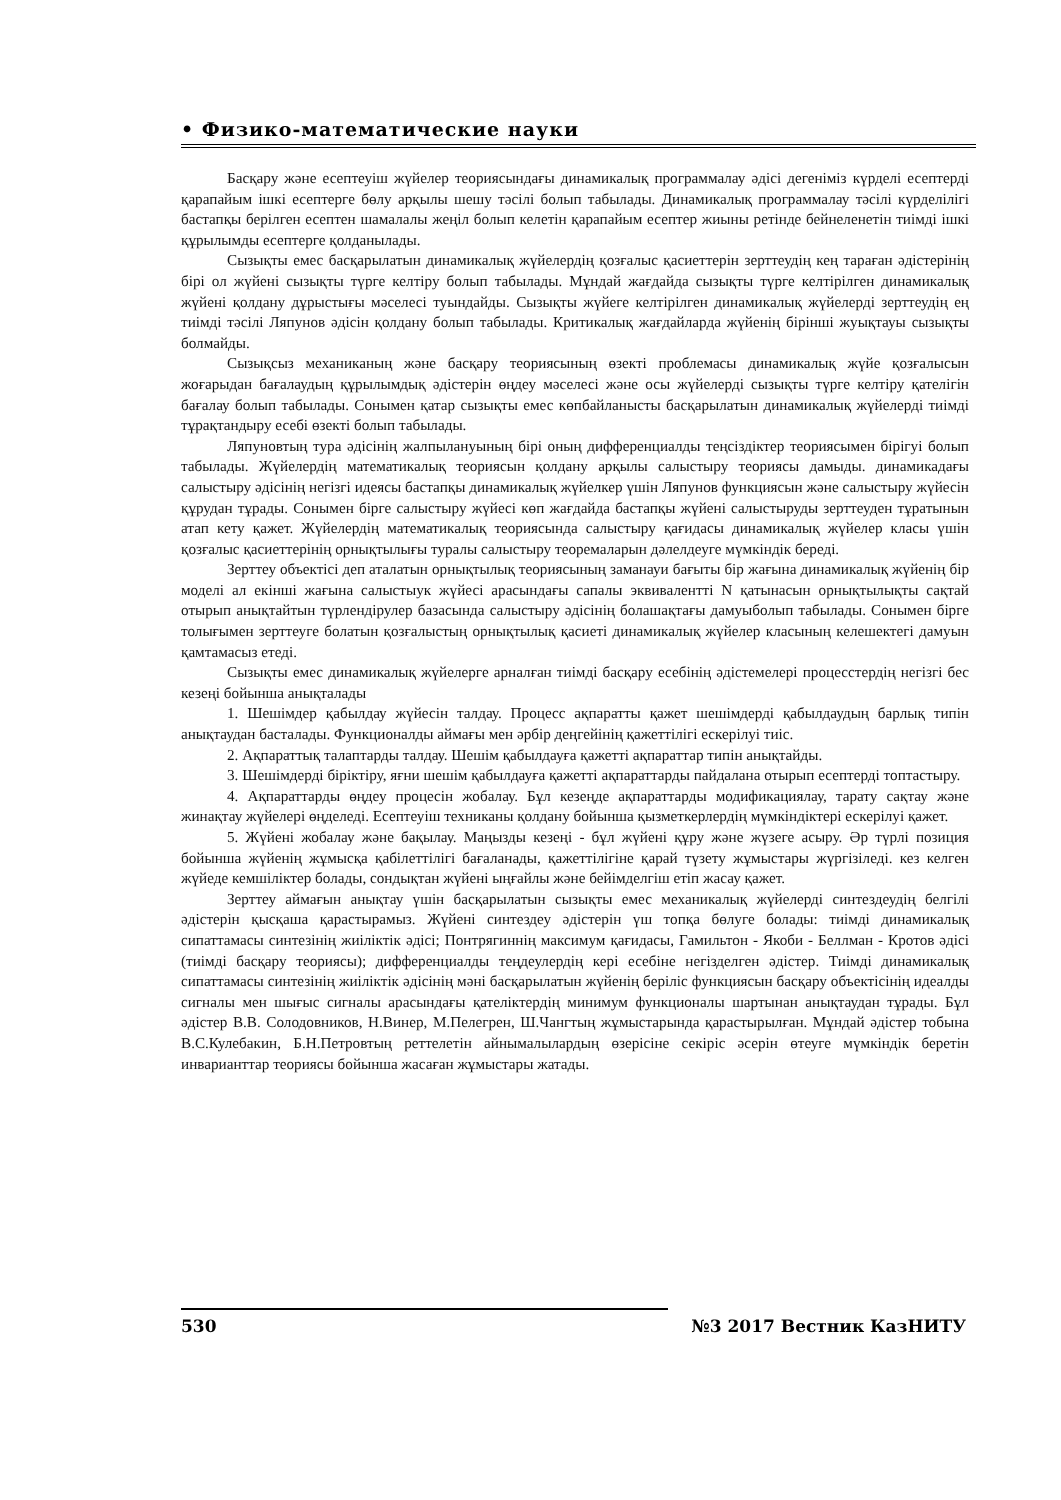• Физико-математические науки
Басқару және есептеуіш жүйелер теориясындағы динамикалық программалау әдісі дегеніміз күрделі есептерді қарапайым ішкі есептерге бөлу арқылы шешу тәсілі болып табылады. Динамикалық программалау тәсілі күрделілігі бастапқы берілген есептен шамалалы жеңіл болып келетін қарапайым есептер жиыны ретінде бейнеленетін тиімді ішкі құрылымды есептерге қолданылады.
Сызықты емес басқарылатын динамикалық жүйелердің қозғалыс қасиеттерін зерттеудің кең тараған әдістерінің бірі ол жүйені сызықты түрге келтіру болып табылады. Мұндай жағдайда сызықты түрге келтірілген динамикалық жүйені қолдану дұрыстығы мәселесі туындайды. Сызықты жүйеге келтірілген динамикалық жүйелерді зерттеудің ең тиімді тәсілі Ляпунов әдісін қолдану болып табылады. Критикалық жағдайларда жүйенің бірінші жуықтауы сызықты болмайды.
Сызықсыз механиканың және басқару теориясының өзекті проблемасы динамикалық жүйе қозғалысын жоғарыдан бағалаудың құрылымдық әдістерін өңдеу мәселесі және осы жүйелерді сызықты түрге келтіру қателігін бағалау болып табылады. Сонымен қатар сызықты емес көпбайланысты басқарылатын динамикалық жүйелерді тиімді тұрақтандыру есебі өзекті болып табылады.
Ляпуновтың тура әдісінің жалпылануының бірі оның дифференциалды теңсіздіктер теориясымен бірігуі болып табылады. Жүйелердің математикалық теориясын қолдану арқылы салыстыру теориясы дамыды. динамикадағы салыстыру әдісінің негізгі идеясы бастапқы динамикалық жүйелкер үшін Ляпунов функциясын және салыстыру жүйесін құрудан тұрады. Сонымен бірге салыстыру жүйесі көп жағдайда бастапқы жүйені салыстыруды зерттеуден тұратынын атап кету қажет. Жүйелердің математикалық теориясында салыстыру қағидасы динамикалық жүйелер класы үшін қозғалыс қасиеттерінің орнықтылығы туралы салыстыру теоремаларын дәлелдеуге мүмкіндік береді.
Зерттеу объектісі деп аталатын орнықтылық теориясының заманауи бағыты бір жағына динамикалық жүйенің бір моделі ал екінші жағына салыстыук жүйесі арасындағы сапалы эквивалентті N қатынасын орнықтылықты сақтай отырып анықтайтын түрлендірулер базасында салыстыру әдісінің болашақтағы дамуыболып табылады. Сонымен бірге толығымен зерттеуге болатын қозғалыстың орнықтылық қасиеті динамикалық жүйелер класының келешектегі дамуын қамтамасыз етеді.
Сызықты емес динамикалық жүйелерге арналған тиімді басқару есебінің әдістемелері процесстердің негізгі бес кезеңі бойынша анықталады
1. Шешімдер қабылдау жүйесін талдау. Процесс ақпаратты қажет шешімдерді қабылдаудың барлық типін анықтаудан басталады. Функционалды аймағы мен әрбір деңгейінің қажеттілігі ескерілуі тиіс.
2. Ақпараттық талаптарды талдау. Шешім қабылдауға қажетті ақпараттар типін анықтайды.
3. Шешімдерді біріктіру, яғни шешім қабылдауға қажетті ақпараттарды пайдалана отырып есептерді топтастыру.
4. Ақпараттарды өңдеу процесін жобалау. Бұл кезеңде ақпараттарды модификациялау, тарату сақтау және жинақтау жүйелері өңделеді. Есептеуіш техниканы қолдану бойынша қызметкерлердің мүмкіндіктері ескерілуі қажет.
5. Жүйені жобалау және бақылау. Маңызды кезеңі - бұл жүйені құру және жүзеге асыру. Әр түрлі позиция бойынша жүйенің жұмысқа қабілеттілігі бағаланады, қажеттілігіне қарай түзету жұмыстары жүргізіледі. кез келген жүйеде кемшіліктер болады, сондықтан жүйені ыңғайлы және бейімделгіш етіп жасау қажет.
Зерттеу аймағын анықтау үшін басқарылатын сызықты емес механикалық жүйелерді синтездеудің белгілі әдістерін қысқаша қарастырамыз. Жүйені синтездеу әдістерін үш топқа бөлуге болады: тиімді динамикалық сипаттамасы синтезінің жиіліктік әдісі; Понтрягиннің максимум қағидасы, Гамильтон - Якоби - Беллман - Кротов әдісі (тиімді басқару теориясы); дифференциалды теңдеулердің кері есебіне негізделген әдістер. Тиімді динамикалық сипаттамасы синтезінің жиіліктік әдісінің мәні басқарылатын жүйенің беріліс функциясын басқару объектісінің идеалды сигналы мен шығыс сигналы арасындағы қателіктердің минимум функционалы шартынан анықтаудан тұрады. Бұл әдістер В.В. Солодовников, Н.Винер, М.Пелегрен, Ш.Чангтың жұмыстарында қарастырылған. Мұндай әдістер тобына В.С.Кулебакин, Б.Н.Петровтың реттелетін айнымалылардың өзерісіне секіріс әсерін өтеуге мүмкіндік беретін инварианттар теориясы бойынша жасаған жұмыстары жатады.
530 №3 2017 Вестник КазНИТУ